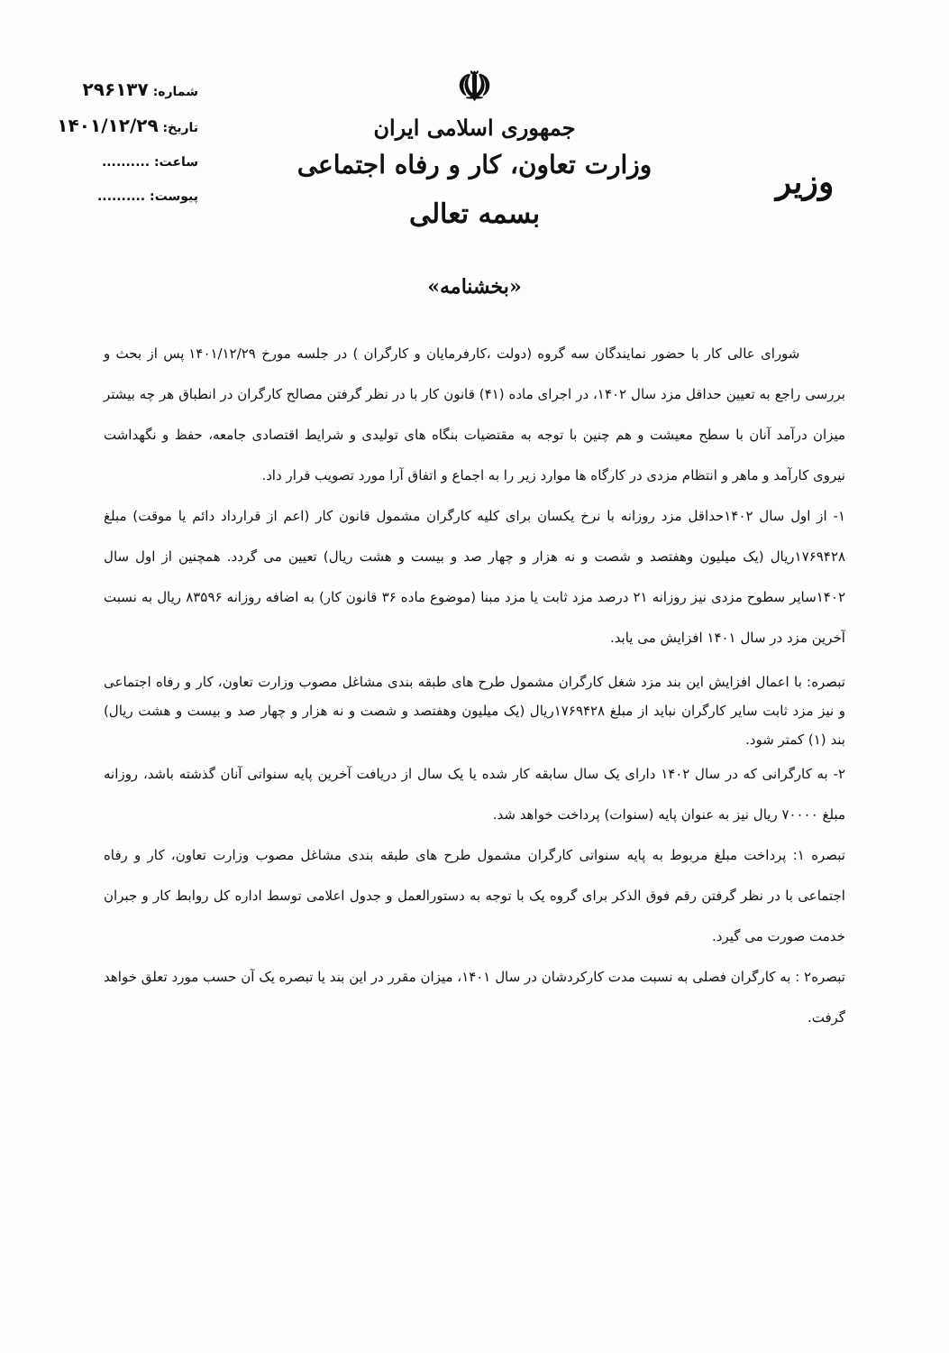وزیر
☫
جمهوری اسلامی ایران
وزارت تعاون، کار و رفاه اجتماعی
بسمه تعالی
«بخشنامه»
شماره: ۲۹۶۱۳۷
تاریخ: ۱۴۰۱/۱۲/۲۹
ساعت: ..........
پیوست: ..........
شورای عالی کار با حضور نمایندگان سه گروه (دولت ،کارفرمایان و کارگران ) در جلسه مورخ ۱۴۰۱/۱۲/۲۹ پس از بحث و بررسی راجع به تعیین حداقل مزد سال ۱۴۰۲، در اجرای ماده (۴۱) قانون کار با در نظر گرفتن مصالح کارگران در انطباق هر چه بیشتر میزان درآمد آنان با سطح معیشت و هم چنین با توجه به مقتضیات بنگاه های تولیدی و شرایط اقتصادی جامعه، حفظ و نگهداشت نیروی کارآمد و ماهر و انتظام مزدی در کارگاه ها موارد زیر را به اجماع و اتفاق آرا مورد تصویب قرار داد.
۱- از اول سال ۱۴۰۲حداقل مزد روزانه با نرخ یکسان برای کلیه کارگران مشمول قانون کار (اعم از قرارداد دائم یا موقت) مبلغ ۱۷۶۹۴۲۸ریال (یک میلیون وهفتصد و شصت و نه هزار و چهار صد و بیست و هشت ریال) تعیین می گردد. همچنین از اول سال ۱۴۰۲سایر سطوح مزدی نیز روزانه ۲۱ درصد مزد ثابت یا مزد مبنا (موضوع ماده ۳۶ قانون کار) به اضافه روزانه ۸۳۵۹۶ ریال به نسبت آخرین مزد در سال ۱۴۰۱ افزایش می یابد.
تبصره: با اعمال افزایش این بند مزد شغل کارگران مشمول طرح های طبقه بندی مشاغل مصوب وزارت تعاون، کار و رفاه اجتماعی و نیز مزد ثابت سایر کارگران نباید از مبلغ ۱۷۶۹۴۲۸ریال (یک میلیون وهفتصد و شصت و نه هزار و چهار صد و بیست و هشت ریال) بند (۱) کمتر شود.
۲- به کارگرانی که در سال ۱۴۰۲ دارای یک سال سابقه کار شده یا یک سال از دریافت آخرین پایه سنواتی آنان گذشته باشد، روزانه مبلغ ۷۰۰۰۰ ریال نیز به عنوان پایه (سنوات) پرداخت خواهد شد.
تبصره ۱: پرداخت مبلغ مربوط به پایه سنواتی کارگران مشمول طرح های طبقه بندی مشاغل مصوب وزارت تعاون، کار و رفاه اجتماعی با در نظر گرفتن رقم فوق الذکر برای گروه یک با توجه به دستورالعمل و جدول اعلامی توسط اداره کل روابط کار و جبران خدمت صورت می گیرد.
تبصره۲ : به کارگران فصلی به نسبت مدت کارکردشان در سال ۱۴۰۱، میزان مقرر در این بند یا تبصره یک آن حسب مورد تعلق خواهد گرفت.